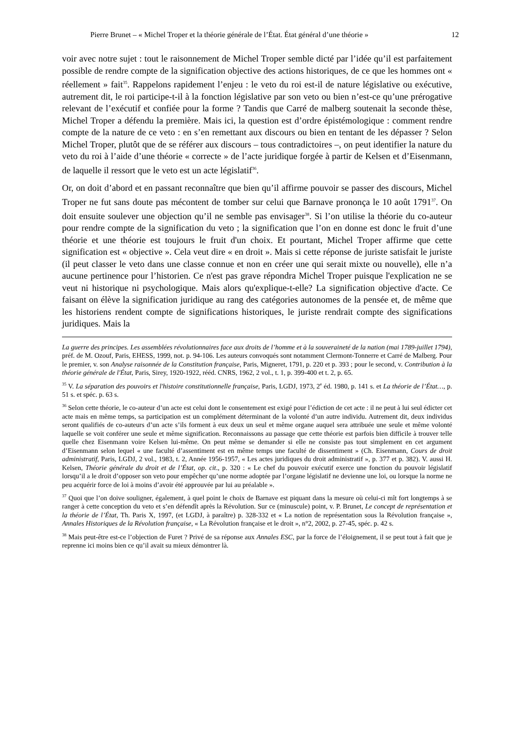Pierre Brunet – « Michel Troper et la théorie générale de l’État. État général d’une théorie » 12
voir avec notre sujet : tout le raisonnement de Michel Troper semble dicté par l’idée qu’il est parfaitement possible de rendre compte de la signification objective des actions historiques, de ce que les hommes ont « réellement » fait<sup>35</sup>. Rappelons rapidement l’enjeu : le veto du roi est-il de nature législative ou exécutive, autrement dit, le roi participe-t-il à la fonction législative par son veto ou bien n’est-ce qu’une prérogative relevant de l’exécutif et confiée pour la forme ? Tandis que Carré de malberg soutenait la seconde thèse, Michel Troper a défendu la première. Mais ici, la question est d’ordre épistémologique : comment rendre compte de la nature de ce veto : en s’en remettant aux discours ou bien en tentant de les dépasser ? Selon Michel Troper, plutôt que de se référer aux discours – tous contradictoires –, on peut identifier la nature du veto du roi à l’aide d’une théorie « correcte » de l’acte juridique forgée à partir de Kelsen et d’Eisenmann, de laquelle il ressort que le veto est un acte législatif<sup>36</sup>.
Or, on doit d’abord et en passant reconnaître que bien qu’il affirme pouvoir se passer des discours, Michel Troper ne fut sans doute pas mécontent de tomber sur celui que Barnave prononça le 10 août 1791<sup>37</sup>. On doit ensuite soulever une objection qu’il ne semble pas envisager<sup>38</sup>. Si l’on utilise la théorie du co-auteur pour rendre compte de la signification du veto ; la signification que l’on en donne est donc le fruit d’une théorie et une théorie est toujours le fruit d'un choix. Et pourtant, Michel Troper affirme que cette signification est « objective ». Cela veut dire « en droit ». Mais si cette réponse de juriste satisfait le juriste (il peut classer le veto dans une classe connue et non en créer une qui serait mixte ou nouvelle), elle n’a aucune pertinence pour l’historien. Ce n'est pas grave répondra Michel Troper puisque l'explication ne se veut ni historique ni psychologique. Mais alors qu'explique-t-elle? La signification objective d'acte. Ce faisant on élève la signification juridique au rang des catégories autonomes de la pensée et, de même que les historiens rendent compte de significations historiques, le juriste rendrait compte des significations juridiques. Mais la
La guerre des principes. Les assemblées révolutionnaires face aux droits de l’homme et à la souveraineté de la nation (mai 1789-juillet 1794), préf. de M. Ozouf, Paris, EHESS, 1999, not. p. 94-106. Les auteurs convoqués sont notamment Clermont-Tonnerre et Carré de Malberg. Pour le premier, v. son Analyse raisonnée de la Constitution française, Paris, Migneret, 1791, p. 220 et p. 393 ; pour le second, v. Contribution à la théorie générale de l'État, Paris, Sirey, 1920-1922, rééd. CNRS, 1962, 2 vol., t. 1, p. 399-400 et t. 2, p. 65.
<sup>35</sup> V. La séparation des pouvoirs et l'histoire constitutionnelle française, Paris, LGDJ, 1973, 2<sup>e</sup> éd. 1980, p. 141 s. et La théorie de l’État…, p. 51 s. et spéc. p. 63 s.
<sup>36</sup> Selon cette théorie, le co-auteur d’un acte est celui dont le consentement est exigé pour l’édiction de cet acte : il ne peut à lui seul édicter cet acte mais en même temps, sa participation est un complément déterminant de la volonté d’un autre individu. Autrement dit, deux individus seront qualifiés de co-auteurs d’un acte s’ils forment à eux deux un seul et même organe auquel sera attribuée une seule et même volonté laquelle se voit conférer une seule et même signification. Reconnaissons au passage que cette théorie est parfois bien difficile à trouver telle quelle chez Eisenmann voire Kelsen lui-même. On peut même se demander si elle ne consiste pas tout simplement en cet argument d’Eisenmann selon lequel « une faculté d’assentiment est en même temps une faculté de dissentiment » (Ch. Eisenmann, Cours de droit administratif, Paris, LGDJ, 2 vol., 1983, t. 2, Année 1956-1957, « Les actes juridiques du droit administratif », p. 377 et p. 382). V. aussi H. Kelsen, Théorie générale du droit et de l’État, op. cit., p. 320 : « Le chef du pouvoir exécutif exerce une fonction du pouvoir législatif lorsqu’il a le droit d’opposer son veto pour empêcher qu’une norme adoptée par l’organe législatif ne devienne une loi, ou lorsque la norme ne peu acquérir force de loi à moins d’avoir été approuvée par lui au préalable ».
<sup>37</sup> Quoi que l’on doive souligner, également, à quel point le choix de Barnave est piquant dans la mesure où celui-ci mît fort longtemps à se ranger à cette conception du veto et s’en défendît après la Révolution. Sur ce (minuscule) point, v. P. Brunet, Le concept de représentation et la théorie de l’État, Th. Paris X, 1997, (et LGDJ, à paraître) p. 328-332 et « La notion de représentation sous la Révolution française », Annales Historiques de la Révolution française, « La Révolution française et le droit », n°2, 2002, p. 27-45, spéc. p. 42 s.
<sup>38</sup> Mais peut-être est-ce l’objection de Furet ? Privé de sa réponse aux Annales ESC, par la force de l’éloignement, il se peut tout à fait que je reprenne ici moins bien ce qu’il avait su mieux démontrer là.